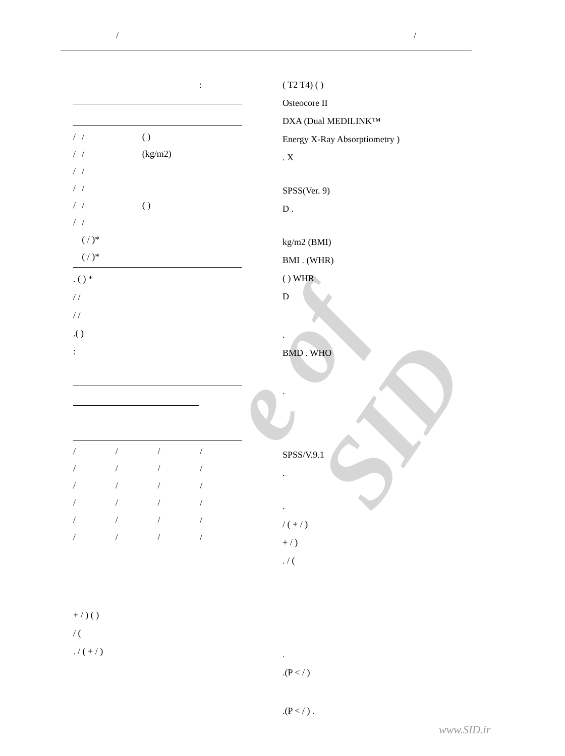/ /
e of SID
:
| / | / | ( ) |
| / | / | (kg/m2) |
| / | / | |
| / | / | |
| / | / | ( ) |
| / | / | |
| | ( / )* | |
| | ( / )* | |
. ( ) *
/ /
/ /
.( )
:
| / | / | / | / | |
| / | / | / | / | |
| / | / | / | / | |
| / | / | / | / | |
| / | / | / | / | |
| / | / | / | / | |
+ / ) ( )
/ (
. / ( + / )
( T2 T4) ( )
Osteocore II
DXA (Dual MEDILINK™
Energy X-Ray Absorptiometry )
. X
SPSS(Ver. 9)
D .
kg/m2 (BMI)
BMI . (WHR)
( ) WHR
D
.
BMD . WHO
.
SPSS/V.9.1
.
.
/ ( + / )
+ / )
. / (
.
.(P < / )
.(P < / ) .
www.SID.ir